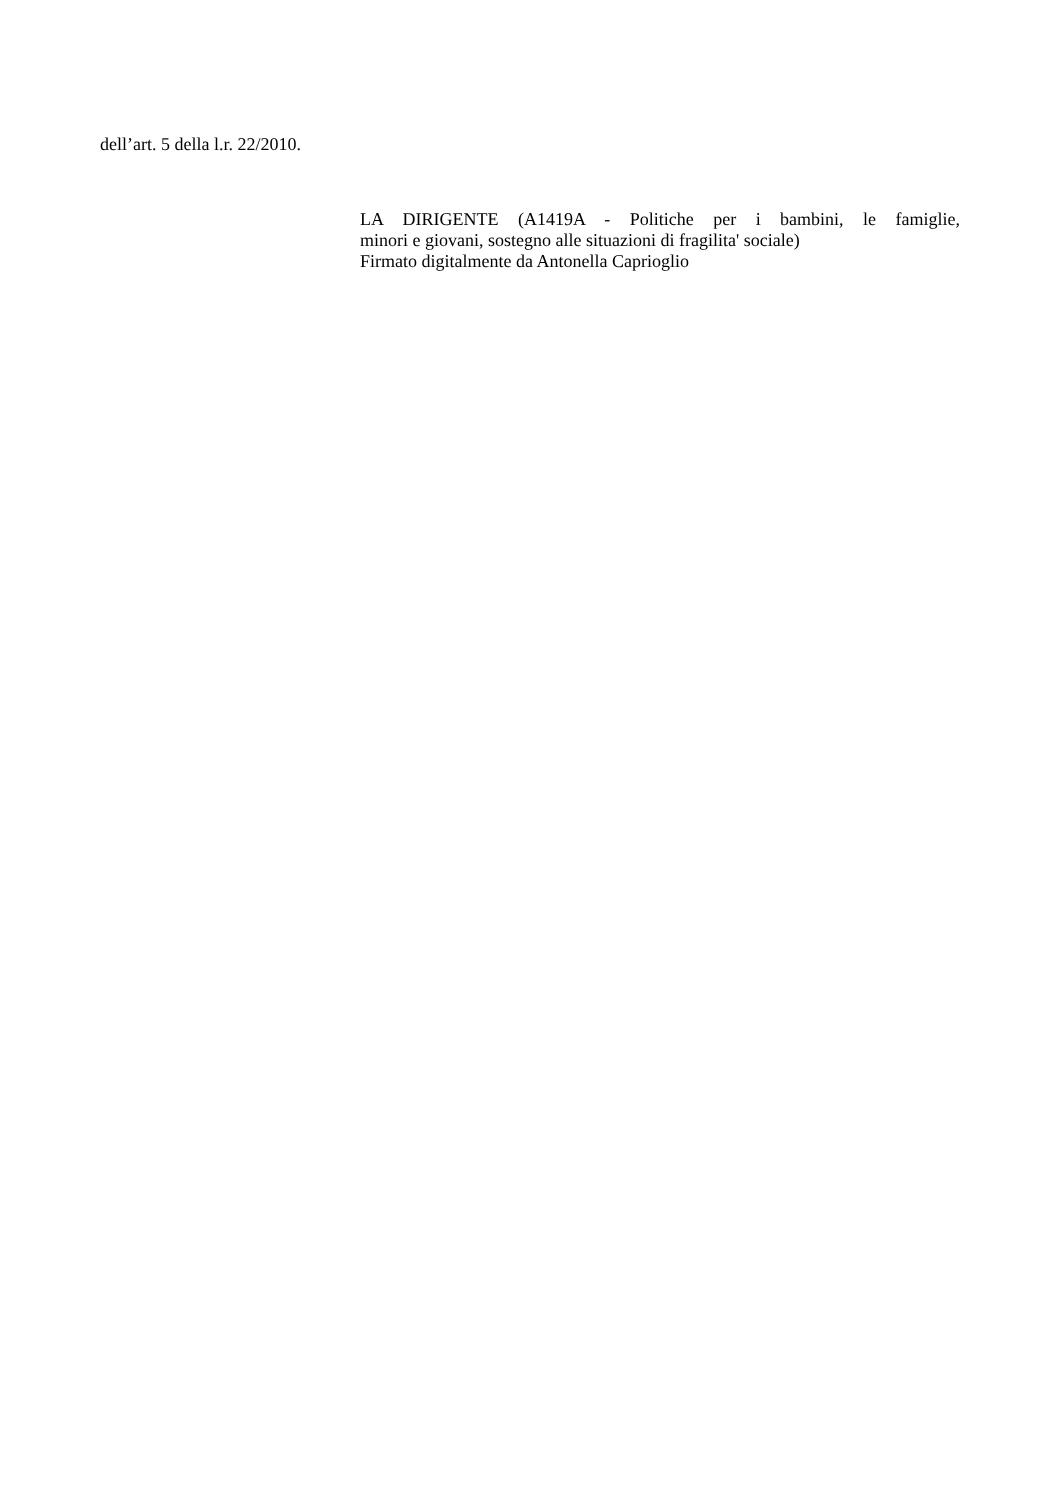dell’art. 5 della l.r. 22/2010.
LA DIRIGENTE (A1419A - Politiche per i bambini, le famiglie,
minori e giovani, sostegno alle situazioni di fragilita' sociale)
Firmato digitalmente da Antonella Caprioglio